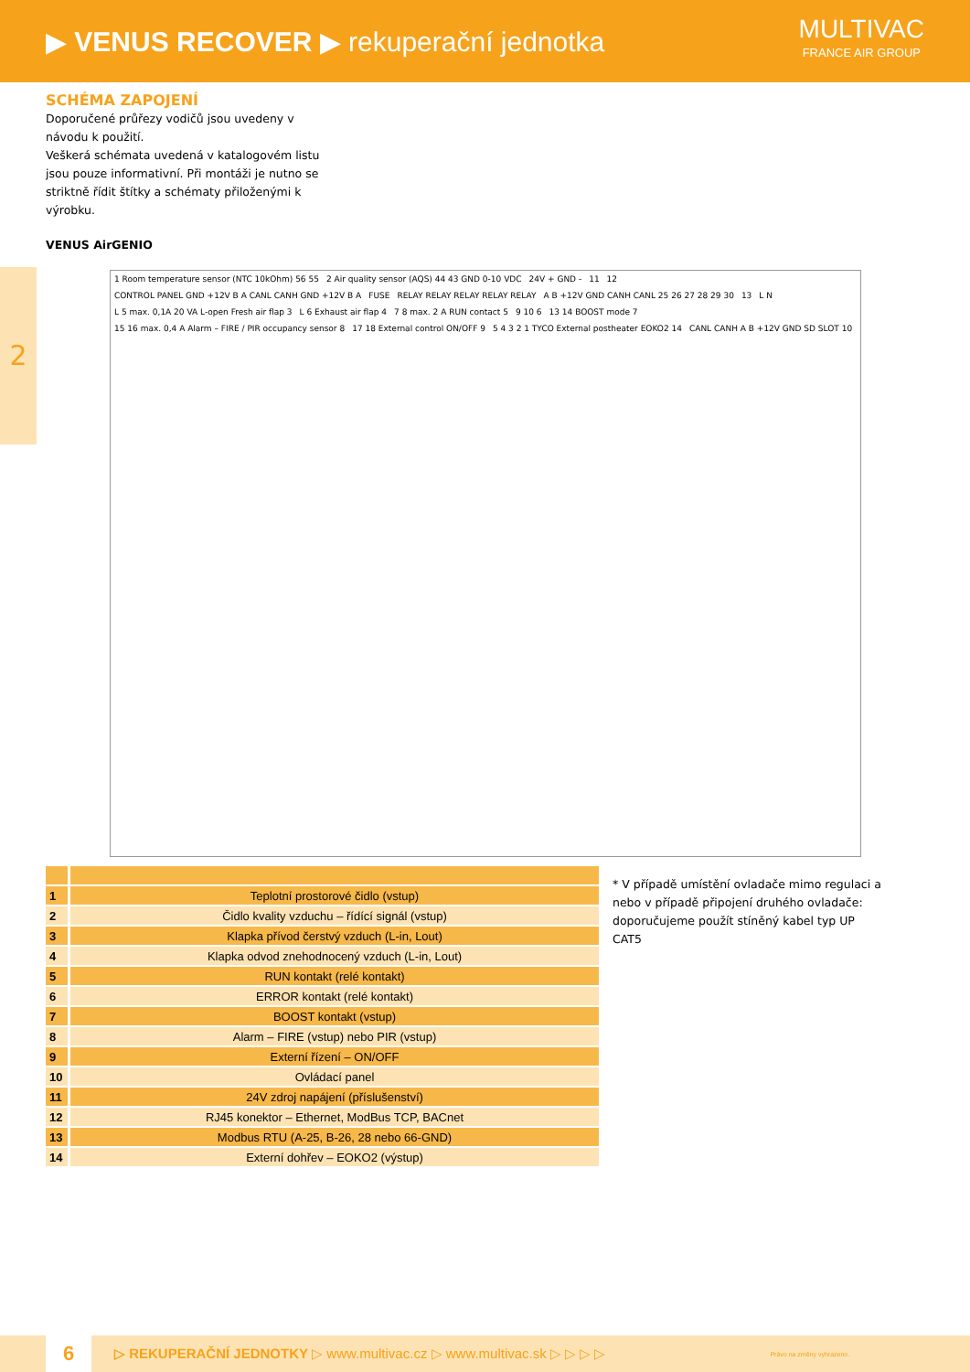▶ VENUS RECOVER ▶ rekuperační jednotka
MULTIVAC
FRANCE AIR GROUP
2
SCHÉMA ZAPOJENÍ
Doporučené průřezy vodičů jsou uvedeny v návodu k použití.
Veškerá schémata uvedená v katalogovém listu jsou pouze informativní. Při montáži je nutno se striktně řídit štítky a schématy přiloženými k výrobku.
VENUS AirGENIO
1 Room temperature sensor (NTC 10kOhm) 56 55 2 Air quality sensor (AQS) 44 43 GND 0-10 VDC 24V + GND - 11 12 CONTROL PANEL GND +12V B A CANL CANH GND +12V B A FUSE RELAY RELAY RELAY RELAY RELAY A B +12V GND CANH CANL 25 26 27 28 29 30 13 L N L 5 max. 0,1A 20 VA L-open Fresh air flap 3 L 6 Exhaust air flap 4 7 8 max. 2 A RUN contact 5 9 10 6 13 14 BOOST mode 7 15 16 max. 0,4 A Alarm – FIRE / PIR occupancy sensor 8 17 18 External control ON/OFF 9 5 4 3 2 1 TYCO External postheater EOKO2 14 CANL CANH A B +12V GND SD SLOT 10
| 1 | Teplotní prostorové čidlo (vstup) |
| 2 | Čidlo kvality vzduchu – řídící signál (vstup) |
| 3 | Klapka přívod čerstvý vzduch (L-in, Lout) |
| 4 | Klapka odvod znehodnocený vzduch (L-in, Lout) |
| 5 | RUN kontakt (relé kontakt) |
| 6 | ERROR kontakt (relé kontakt) |
| 7 | BOOST kontakt (vstup) |
| 8 | Alarm – FIRE (vstup) nebo PIR (vstup) |
| 9 | Externí řízení – ON/OFF |
| 10 | Ovládací panel |
| 11 | 24V zdroj napájení (příslušenství) |
| 12 | RJ45 konektor – Ethernet, ModBus TCP, BACnet |
| 13 | Modbus RTU (A-25, B-26, 28 nebo 66-GND) |
| 14 | Externí dohřev – EOKO2 (výstup) |
* V případě umístění ovladače mimo regulaci a nebo v případě připojení druhého ovladače: doporučujeme použít stíněný kabel typ UP CAT5
6
▷ REKUPERAČNÍ JEDNOTKY ▷ www.multivac.cz ▷ www.multivac.sk ▷ ▷ ▷ ▷ Právo na změny vyhrazeno.